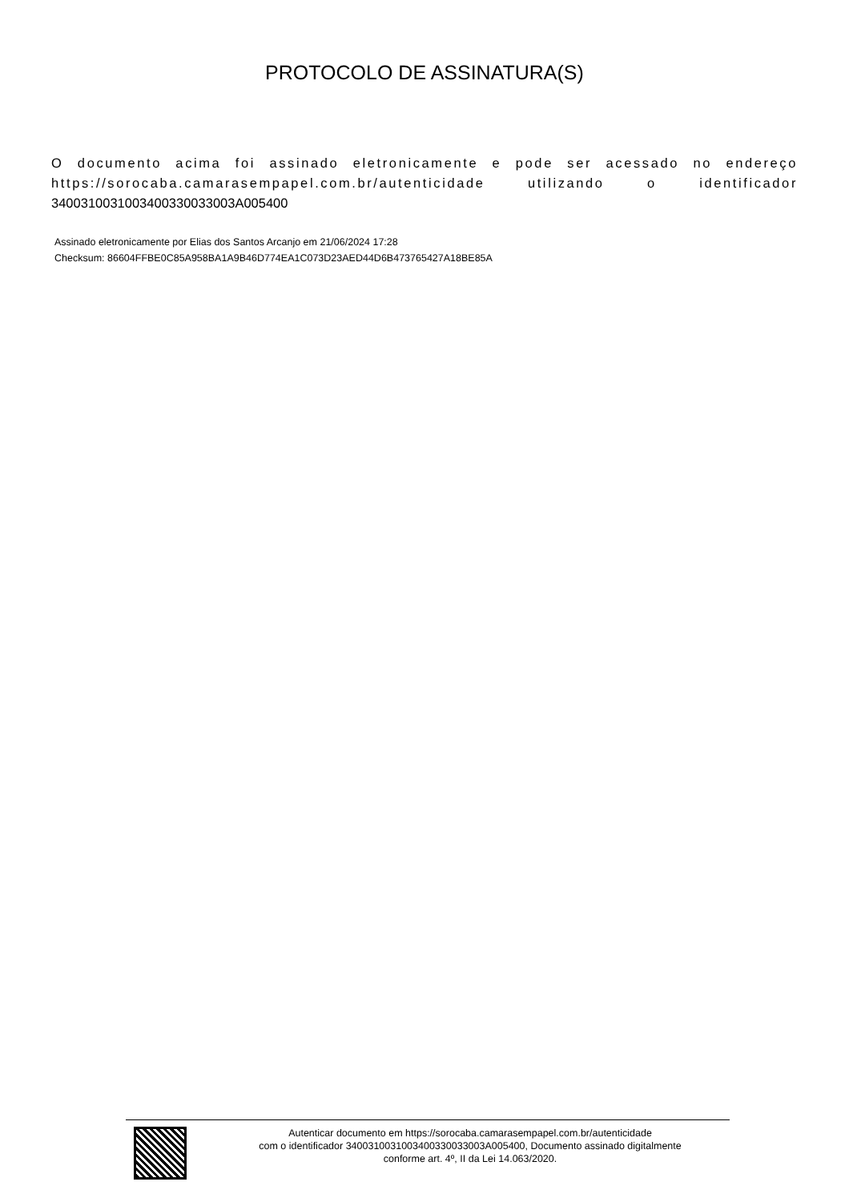PROTOCOLO DE ASSINATURA(S)
O documento acima foi assinado eletronicamente e pode ser acessado no endereço https://sorocaba.camarasempapel.com.br/autenticidade utilizando o identificador 340031003100340033003300​3A005400
Assinado eletronicamente por Elias dos Santos Arcanjo em 21/06/2024 17:28
Checksum: 86604FFBE0C85A958BA1A9B46D774EA1C073D23AED44D6B473765427A18BE85A
Autenticar documento em https://sorocaba.camarasempapel.com.br/autenticidade
com o identificador 340031003100340033003300​3A005400, Documento assinado digitalmente
conforme art. 4º, II da Lei 14.063/2020.